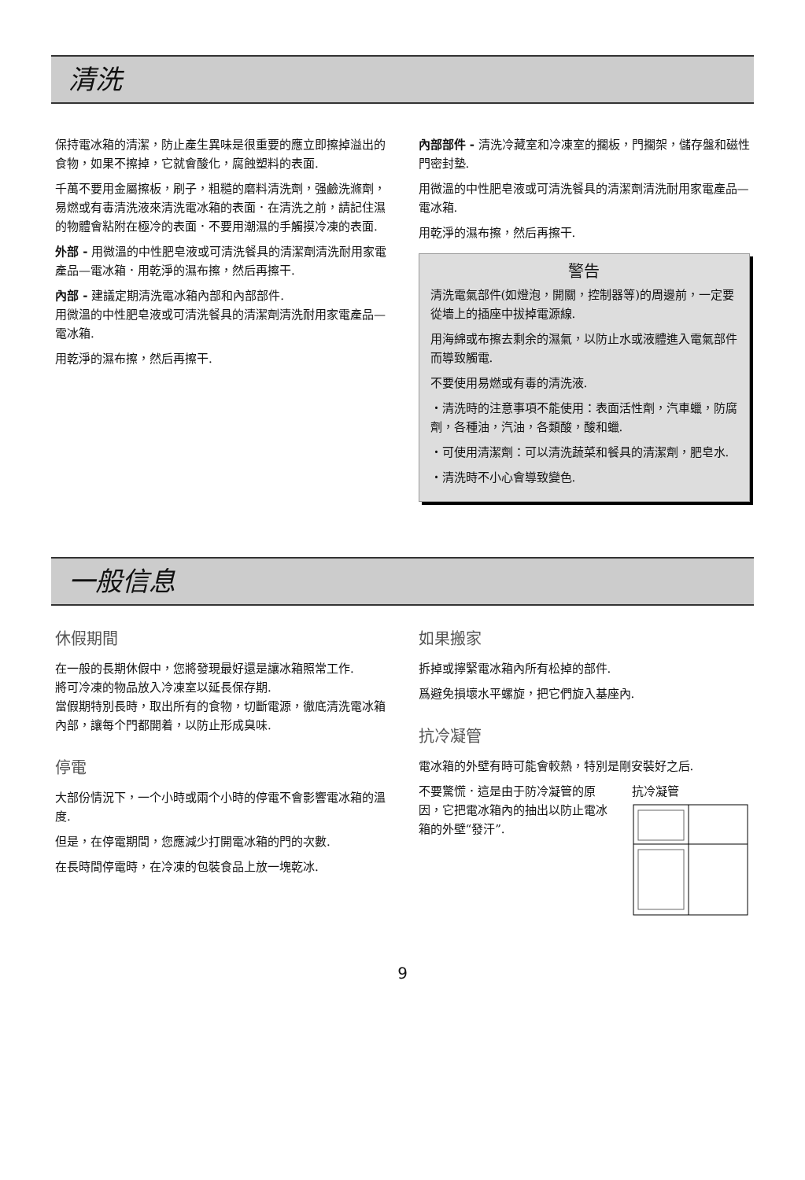清洗
保持電冰箱的清潔，防止產生異味是很重要的應立即擦掉溢出的食物，如果不擦掉，它就會酸化，腐蝕塑料的表面.
千萬不要用金屬擦板，刷子，粗糙的磨料清洗劑，强鹼洗滌劑，易燃或有毒清洗液來清洗電冰箱的表面．在清洗之前，請記住濕的物體會粘附在極冷的表面．不要用潮濕的手觸摸冷凍的表面.
外部 - 用微溫的中性肥皂液或可清洗餐具的清潔劑清洗耐用家電產品—電冰箱．用乾淨的濕布擦，然后再擦干.
內部 - 建議定期清洗電冰箱內部和內部部件.
用微溫的中性肥皂液或可清洗餐具的清潔劑清洗耐用家電產品—電冰箱.
用乾淨的濕布擦，然后再擦干.
內部部件 - 清洗冷藏室和冷凍室的擱板，門擱架，儲存盤和磁性門密封墊.
用微溫的中性肥皂液或可清洗餐具的清潔劑清洗耐用家電產品—電冰箱.
用乾淨的濕布擦，然后再擦干.
警告
清洗電氣部件(如燈泡，開關，控制器等)的周邊前，一定要從墻上的插座中拔掉電源線.
用海綿或布擦去剩余的濕氣，以防止水或液體進入電氣部件而導致觸電.
不要使用易燃或有毒的清洗液.
・清洗時的注意事項不能使用：表面活性劑，汽車蠟，防腐劑，各種油，汽油，各類酸，酸和蠟.
・可使用清潔劑：可以清洗蔬菜和餐具的清潔劑，肥皂水.
・清洗時不小心會導致變色.
一般信息
休假期間
在一般的長期休假中，您將發現最好還是讓冰箱照常工作.
將可冷凍的物品放入冷凍室以延長保存期.
當假期特別長時，取出所有的食物，切斷電源，徹底清洗電冰箱內部，讓每个門都開着，以防止形成臭味.
停電
大部份情況下，一个小時或兩个小時的停電不會影響電冰箱的溫度.
但是，在停電期間，您應減少打開電冰箱的門的次數.
在長時間停電時，在冷凍的包裝食品上放一塊乾冰.
如果搬家
拆掉或擰緊電冰箱內所有松掉的部件.
爲避免損壞水平螺旋，把它們旋入基座內.
抗冷凝管
電冰箱的外壁有時可能會較熱，特別是剛安裝好之后.
不要驚慌．這是由于防冷凝管的原因，它把電冰箱內的抽出以防止電冰箱的外壁“發汗”.
抗冷凝管
9